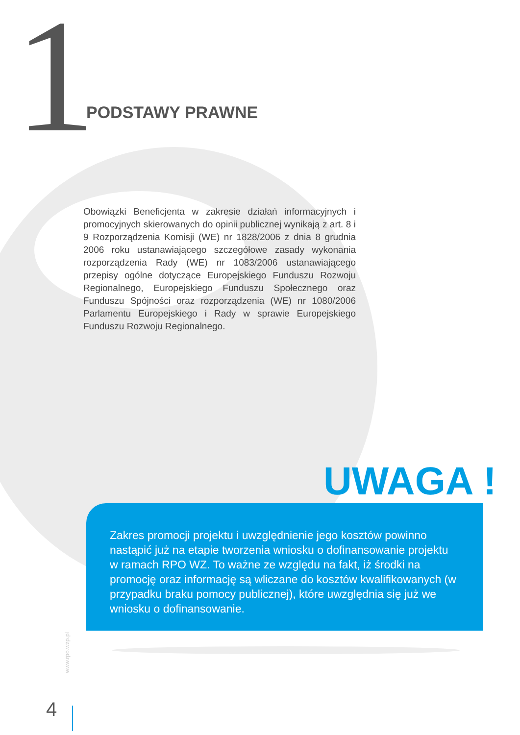1
PODSTAWY PRAWNE
Obowiązki Beneficjenta w zakresie działań informacyjnych i promocyjnych skierowanych do opinii publicznej wynikają z art. 8 i 9 Rozporządzenia Komisji (WE) nr 1828/2006 z dnia 8 grudnia 2006 roku ustanawiającego szczegółowe zasady wykonania rozporządzenia Rady (WE) nr 1083/2006 ustanawiającego przepisy ogólne dotyczące Europejskiego Funduszu Rozwoju Regionalnego, Europejskiego Funduszu Społecznego oraz Funduszu Spójności oraz rozporządzenia (WE) nr 1080/2006 Parlamentu Europejskiego i Rady w sprawie Europejskiego Funduszu Rozwoju Regionalnego.
UWAGA !
Zakres promocji projektu i uwzględnienie jego kosztów powinno nastąpić już na etapie tworzenia wniosku o dofinansowanie projektu w ramach RPO WZ. To ważne ze względu na fakt, iż środki na promocję oraz informację są wliczane do kosztów kwalifikowanych (w przypadku braku pomocy publicznej), które uwzględnia się już we wniosku o dofinansowanie.
www.rpo.wzp.pl
4